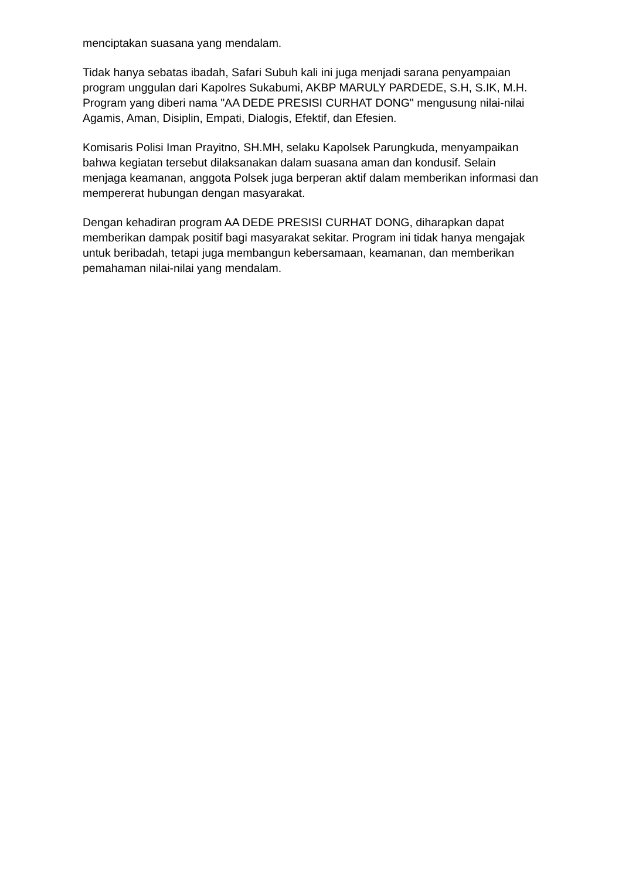menciptakan suasana yang mendalam.
Tidak hanya sebatas ibadah, Safari Subuh kali ini juga menjadi sarana penyampaian program unggulan dari Kapolres Sukabumi, AKBP MARULY PARDEDE, S.H, S.IK, M.H. Program yang diberi nama "AA DEDE PRESISI CURHAT DONG" mengusung nilai-nilai Agamis, Aman, Disiplin, Empati, Dialogis, Efektif, dan Efesien.
Komisaris Polisi Iman Prayitno, SH.MH, selaku Kapolsek Parungkuda, menyampaikan bahwa kegiatan tersebut dilaksanakan dalam suasana aman dan kondusif. Selain menjaga keamanan, anggota Polsek juga berperan aktif dalam memberikan informasi dan mempererat hubungan dengan masyarakat.
Dengan kehadiran program AA DEDE PRESISI CURHAT DONG, diharapkan dapat memberikan dampak positif bagi masyarakat sekitar. Program ini tidak hanya mengajak untuk beribadah, tetapi juga membangun kebersamaan, keamanan, dan memberikan pemahaman nilai-nilai yang mendalam.